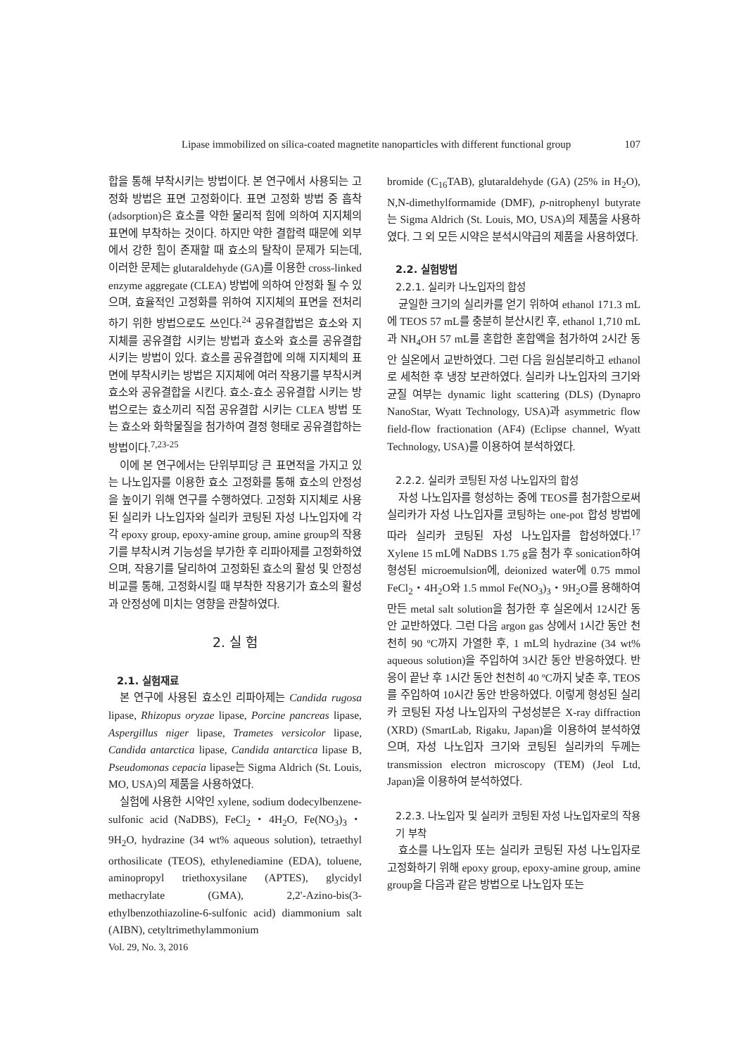Lipase immobilized on silica-coated magnetite nanoparticles with different functional group 107
합을 통해 부착시키는 방법이다. 본 연구에서 사용되는 고정화 방법은 표면 고정화이다. 표면 고정화 방법 중 흡착 (adsorption)은 효소를 약한 물리적 힘에 의하여 지지체의 표면에 부착하는 것이다. 하지만 약한 결합력 때문에 외부에서 강한 힘이 존재할 때 효소의 탈착이 문제가 되는데, 이러한 문제는 glutaraldehyde (GA)를 이용한 cross-linked enzyme aggregate (CLEA) 방법에 의하여 안정화 될 수 있으며, 효율적인 고정화를 위하여 지지체의 표면을 전처리하기 위한 방법으로도 쓰인다.<sup>24</sup> 공유결합법은 효소와 지지체를 공유결합 시키는 방법과 효소와 효소를 공유결합 시키는 방법이 있다. 효소를 공유결합에 의해 지지체의 표면에 부착시키는 방법은 지지체에 여러 작용기를 부착시켜 효소와 공유결합을 시킨다. 효소-효소 공유결합 시키는 방법으로는 효소끼리 직접 공유결합 시키는 CLEA 방법 또는 효소와 화학물질을 첨가하여 결정 형태로 공유결합하는 방법이다.<sup>7,23-25</sup>
이에 본 연구에서는 단위부피당 큰 표면적을 가지고 있는 나노입자를 이용한 효소 고정화를 통해 효소의 안정성을 높이기 위해 연구를 수행하였다. 고정화 지지체로 사용된 실리카 나노입자와 실리카 코팅된 자성 나노입자에 각각 epoxy group, epoxy-amine group, amine group의 작용기를 부착시켜 기능성을 부가한 후 리파아제를 고정화하였으며, 작용기를 달리하여 고정화된 효소의 활성 및 안정성 비교를 통해, 고정화시킬 때 부착한 작용기가 효소의 활성과 안정성에 미치는 영향을 관찰하였다.
2. 실 험
2.1. 실험재료
본 연구에 사용된 효소인 리파아제는 Candida rugosa lipase, Rhizopus oryzae lipase, Porcine pancreas lipase, Aspergillus niger lipase, Trametes versicolor lipase, Candida antarctica lipase, Candida antarctica lipase B, Pseudomonas cepacia lipase는 Sigma Aldrich (St. Louis, MO, USA)의 제품을 사용하였다.
실험에 사용한 시약인 xylene, sodium dodecylbenzene-sulfonic acid (NaDBS), FeCl<sub>2</sub>・4H<sub>2</sub>O, Fe(NO<sub>3</sub>)<sub>3</sub>・9H<sub>2</sub>O, hydrazine (34 wt% aqueous solution), tetraethyl orthosilicate (TEOS), ethylenediamine (EDA), toluene, aminopropyl triethoxysilane (APTES), glycidyl methacrylate (GMA), 2,2'-Azino-bis(3-ethylbenzothiazoline-6-sulfonic acid) diammonium salt (AIBN), cetyltrimethylammonium
bromide (C<sub>16</sub>TAB), glutaraldehyde (GA) (25% in H<sub>2</sub>O), N,N-dimethylformamide (DMF), p-nitrophenyl butyrate는 Sigma Aldrich (St. Louis, MO, USA)의 제품을 사용하였다. 그 외 모든 시약은 분석시약급의 제품을 사용하였다.
2.2. 실험방법
2.2.1. 실리카 나노입자의 합성
균일한 크기의 실리카를 얻기 위하여 ethanol 171.3 mL에 TEOS 57 mL를 충분히 분산시킨 후, ethanol 1,710 mL과 NH<sub>4</sub>OH 57 mL를 혼합한 혼합액을 첨가하여 2시간 동안 실온에서 교반하였다. 그런 다음 원심분리하고 ethanol로 세척한 후 냉장 보관하였다. 실리카 나노입자의 크기와 균질 여부는 dynamic light scattering (DLS) (Dynapro NanoStar, Wyatt Technology, USA)과 asymmetric flow field-flow fractionation (AF4) (Eclipse channel, Wyatt Technology, USA)를 이용하여 분석하였다.
2.2.2. 실리카 코팅된 자성 나노입자의 합성
자성 나노입자를 형성하는 중에 TEOS를 첨가함으로써 실리카가 자성 나노입자를 코팅하는 one-pot 합성 방법에 따라 실리카 코팅된 자성 나노입자를 합성하였다.<sup>17</sup> Xylene 15 mL에 NaDBS 1.75 g을 첨가 후 sonication하여 형성된 microemulsion에, deionized water에 0.75 mmol FeCl<sub>2</sub>・4H<sub>2</sub>O와 1.5 mmol Fe(NO<sub>3</sub>)<sub>3</sub>・9H<sub>2</sub>O를 용해하여 만든 metal salt solution을 첨가한 후 실온에서 12시간 동안 교반하였다. 그런 다음 argon gas 상에서 1시간 동안 천천히 90 ºC까지 가열한 후, 1 mL의 hydrazine (34 wt% aqueous solution)을 주입하여 3시간 동안 반응하였다. 반응이 끝난 후 1시간 동안 천천히 40 ºC까지 낮춘 후, TEOS를 주입하여 10시간 동안 반응하였다. 이렇게 형성된 실리카 코팅된 자성 나노입자의 구성성분은 X-ray diffraction (XRD) (SmartLab, Rigaku, Japan)을 이용하여 분석하였으며, 자성 나노입자 크기와 코팅된 실리카의 두께는 transmission electron microscopy (TEM) (Jeol Ltd, Japan)을 이용하여 분석하였다.
2.2.3. 나노입자 및 실리카 코팅된 자성 나노입자로의 작용기 부착
효소를 나노입자 또는 실리카 코팅된 자성 나노입자로 고정화하기 위해 epoxy group, epoxy-amine group, amine group을 다음과 같은 방법으로 나노입자 또는
Vol. 29, No. 3, 2016